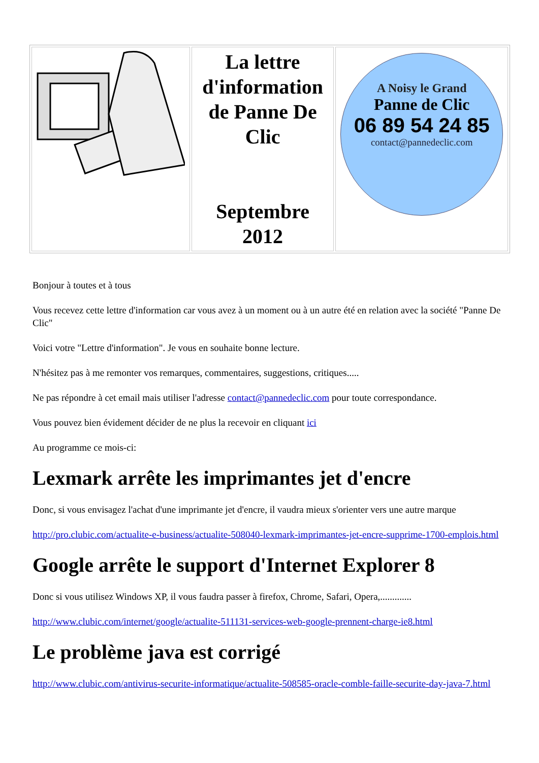| | La lettre d'information de Panne De Clic Septembre 2012 | A Noisy le Grand Panne de Clic 06 89 54 24 85 contact@pannedeclic.com |
Bonjour à toutes et à tous
Vous recevez cette lettre d'information car vous avez à un moment ou à un autre été en relation avec la société "Panne De Clic"
Voici votre "Lettre d'information". Je vous en souhaite bonne lecture.
N'hésitez pas à me remonter vos remarques, commentaires, suggestions, critiques.....
Ne pas répondre à cet email mais utiliser l'adresse contact@pannedeclic.com pour toute correspondance.
Vous pouvez bien évidement décider de ne plus la recevoir en cliquant ici
Au programme ce mois-ci:
Lexmark arrête les imprimantes jet d'encre
Donc, si vous envisagez l'achat d'une imprimante jet d'encre, il vaudra mieux s'orienter vers une autre marque
http://pro.clubic.com/actualite-e-business/actualite-508040-lexmark-imprimantes-jet-encre-supprime-1700-emplois.html
Google arrête le support d'Internet Explorer 8
Donc si vous utilisez Windows XP, il vous faudra passer à firefox, Chrome, Safari, Opera,.............
http://www.clubic.com/internet/google/actualite-511131-services-web-google-prennent-charge-ie8.html
Le problème java est corrigé
http://www.clubic.com/antivirus-securite-informatique/actualite-508585-oracle-comble-faille-securite-day-java-7.html